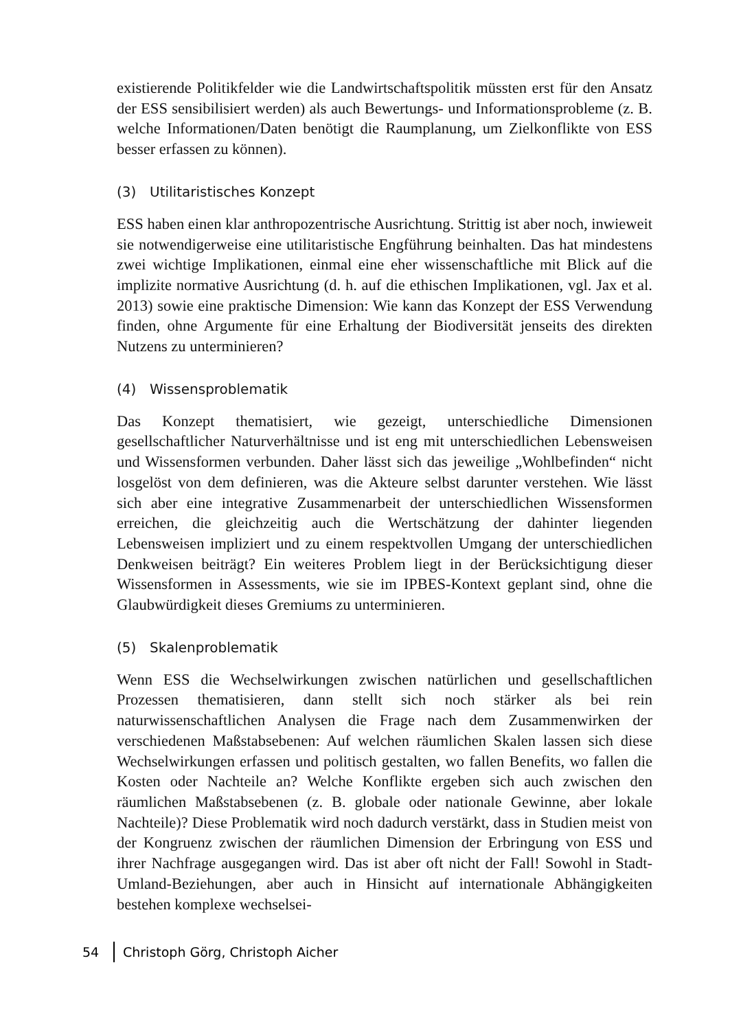existierende Politikfelder wie die Landwirtschaftspolitik müssten erst für den Ansatz der ESS sensibilisiert werden) als auch Bewertungs- und Informationsprobleme (z. B. welche Informationen/Daten benötigt die Raumplanung, um Zielkonflikte von ESS besser erfassen zu können).
(3) Utilitaristisches Konzept
ESS haben einen klar anthropozentrische Ausrichtung. Strittig ist aber noch, inwieweit sie notwendigerweise eine utilitaristische Engführung beinhalten. Das hat mindestens zwei wichtige Implikationen, einmal eine eher wissenschaftliche mit Blick auf die implizite normative Ausrichtung (d. h. auf die ethischen Implikationen, vgl. Jax et al. 2013) sowie eine praktische Dimension: Wie kann das Konzept der ESS Verwendung finden, ohne Argumente für eine Erhaltung der Biodiversität jenseits des direkten Nutzens zu unterminieren?
(4) Wissensproblematik
Das Konzept thematisiert, wie gezeigt, unterschiedliche Dimensionen gesellschaftlicher Naturverhältnisse und ist eng mit unterschiedlichen Lebensweisen und Wissensformen verbunden. Daher lässt sich das jeweilige „Wohlbefinden“ nicht losgelöst von dem definieren, was die Akteure selbst darunter verstehen. Wie lässt sich aber eine integrative Zusammenarbeit der unterschiedlichen Wissensformen erreichen, die gleichzeitig auch die Wertschätzung der dahinter liegenden Lebensweisen impliziert und zu einem respektvollen Umgang der unterschiedlichen Denkweisen beiträgt? Ein weiteres Problem liegt in der Berücksichtigung dieser Wissensformen in Assessments, wie sie im IPBES-Kontext geplant sind, ohne die Glaubwürdigkeit dieses Gremiums zu unterminieren.
(5) Skalenproblematik
Wenn ESS die Wechselwirkungen zwischen natürlichen und gesellschaftlichen Prozessen thematisieren, dann stellt sich noch stärker als bei rein naturwissenschaftlichen Analysen die Frage nach dem Zusammenwirken der verschiedenen Maßstabsebenen: Auf welchen räumlichen Skalen lassen sich diese Wechselwirkungen erfassen und politisch gestalten, wo fallen Benefits, wo fallen die Kosten oder Nachteile an? Welche Konflikte ergeben sich auch zwischen den räumlichen Maßstabsebenen (z. B. globale oder nationale Gewinne, aber lokale Nachteile)? Diese Problematik wird noch dadurch verstärkt, dass in Studien meist von der Kongruenz zwischen der räumlichen Dimension der Erbringung von ESS und ihrer Nachfrage ausgegangen wird. Das ist aber oft nicht der Fall! Sowohl in Stadt-Umland-Beziehungen, aber auch in Hinsicht auf internationale Abhängigkeiten bestehen komplexe wechselsei-
54 Christoph Görg, Christoph Aicher